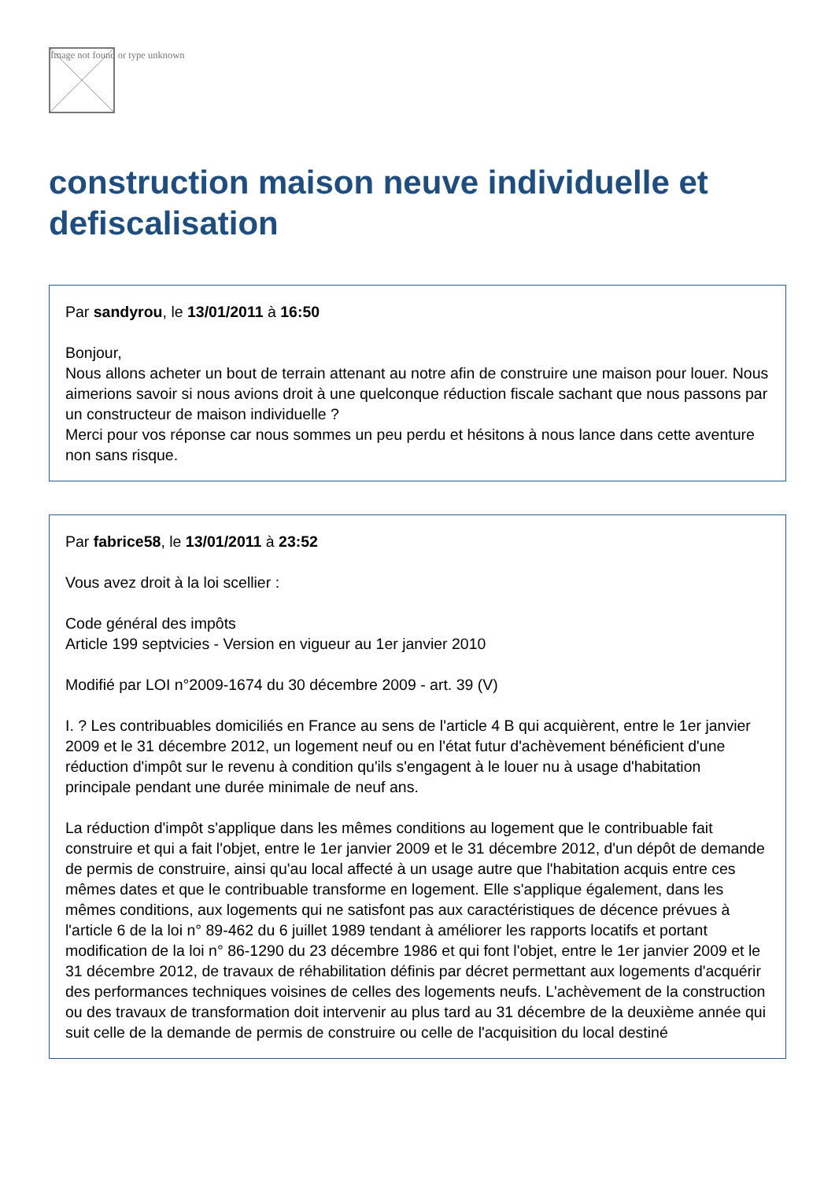Image not found or type unknown
construction maison neuve individuelle et defiscalisation
Par sandyrou, le 13/01/2011 à 16:50
Bonjour,
Nous allons acheter un bout de terrain attenant au notre afin de construire une maison pour louer. Nous aimerions savoir si nous avions droit à une quelconque réduction fiscale sachant que nous passons par un constructeur de maison individuelle ?
Merci pour vos réponse car nous sommes un peu perdu et hésitons à nous lance dans cette aventure non sans risque.
Par fabrice58, le 13/01/2011 à 23:52
Vous avez droit à la loi scellier :
Code général des impôts
Article 199 septvicies - Version en vigueur au 1er janvier 2010
Modifié par LOI n°2009-1674 du 30 décembre 2009 - art. 39 (V)
I. ? Les contribuables domiciliés en France au sens de l'article 4 B qui acquièrent, entre le 1er janvier 2009 et le 31 décembre 2012, un logement neuf ou en l'état futur d'achèvement bénéficient d'une réduction d'impôt sur le revenu à condition qu'ils s'engagent à le louer nu à usage d'habitation principale pendant une durée minimale de neuf ans.
La réduction d'impôt s'applique dans les mêmes conditions au logement que le contribuable fait construire et qui a fait l'objet, entre le 1er janvier 2009 et le 31 décembre 2012, d'un dépôt de demande de permis de construire, ainsi qu'au local affecté à un usage autre que l'habitation acquis entre ces mêmes dates et que le contribuable transforme en logement. Elle s'applique également, dans les mêmes conditions, aux logements qui ne satisfont pas aux caractéristiques de décence prévues à l'article 6 de la loi n° 89-462 du 6 juillet 1989 tendant à améliorer les rapports locatifs et portant modification de la loi n° 86-1290 du 23 décembre 1986 et qui font l'objet, entre le 1er janvier 2009 et le 31 décembre 2012, de travaux de réhabilitation définis par décret permettant aux logements d'acquérir des performances techniques voisines de celles des logements neufs. L'achèvement de la construction ou des travaux de transformation doit intervenir au plus tard au 31 décembre de la deuxième année qui suit celle de la demande de permis de construire ou celle de l'acquisition du local destiné